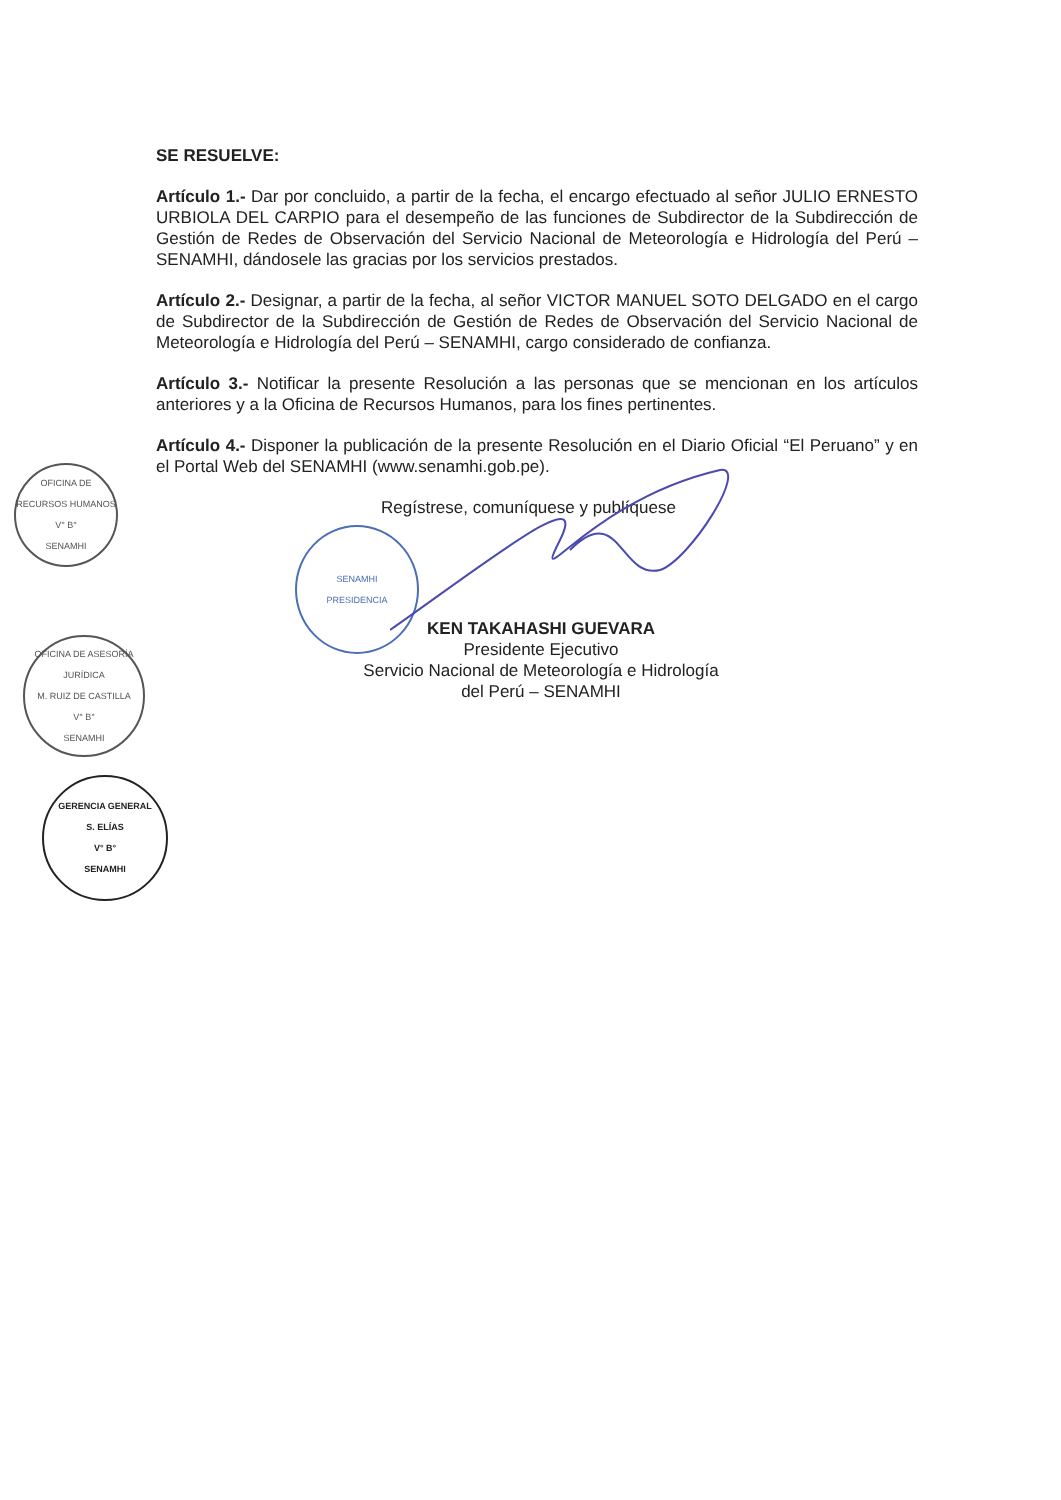SE RESUELVE:
Artículo 1.- Dar por concluido, a partir de la fecha, el encargo efectuado al señor JULIO ERNESTO URBIOLA DEL CARPIO para el desempeño de las funciones de Subdirector de la Subdirección de Gestión de Redes de Observación del Servicio Nacional de Meteorología e Hidrología del Perú – SENAMHI, dándosele las gracias por los servicios prestados.
Artículo 2.- Designar, a partir de la fecha, al señor VICTOR MANUEL SOTO DELGADO en el cargo de Subdirector de la Subdirección de Gestión de Redes de Observación del Servicio Nacional de Meteorología e Hidrología del Perú – SENAMHI, cargo considerado de confianza.
Artículo 3.- Notificar la presente Resolución a las personas que se mencionan en los artículos anteriores y a la Oficina de Recursos Humanos, para los fines pertinentes.
Artículo 4.- Disponer la publicación de la presente Resolución en el Diario Oficial “El Peruano” y en el Portal Web del SENAMHI (www.senamhi.gob.pe).
Regístrese, comuníquese y publíquese
KEN TAKAHASHI GUEVARA
Presidente Ejecutivo
Servicio Nacional de Meteorología e Hidrología
del Perú – SENAMHI
SENAMHI
PRESIDENCIA
OFICINA DE RECURSOS HUMANOS
V° B°
SENAMHI
OFICINA DE ASESORÍA JURÍDICA
M. RUIZ DE CASTILLA
V° B°
SENAMHI
GERENCIA GENERAL
S. ELÍAS
V° B°
SENAMHI